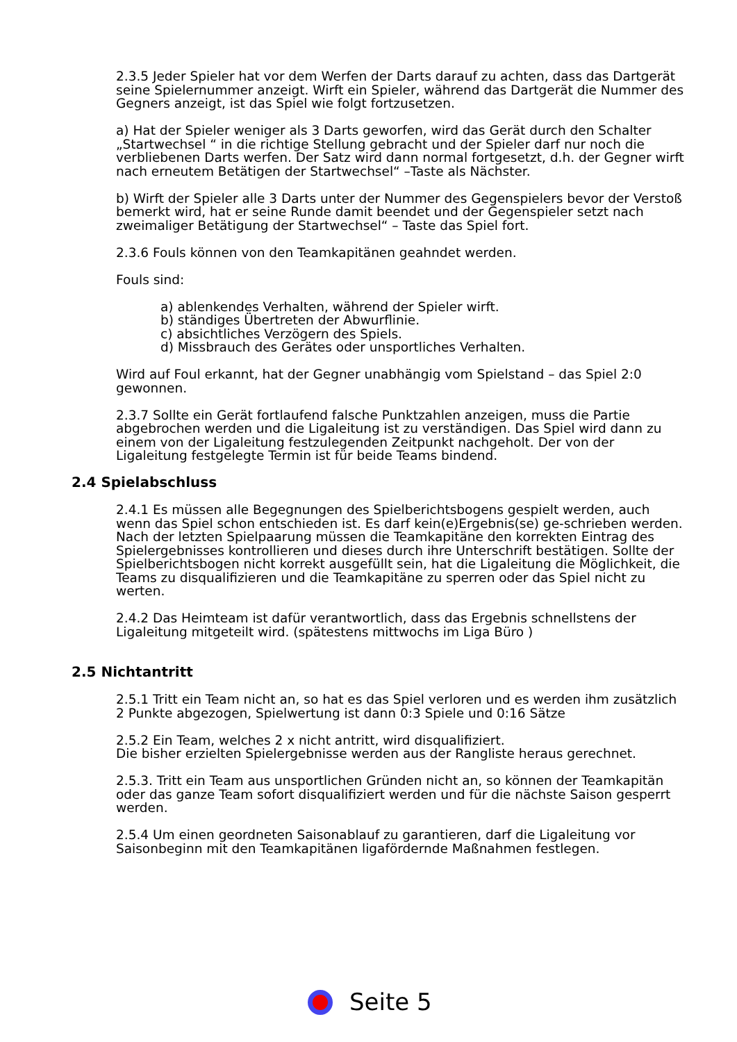2.3.5 Jeder Spieler hat vor dem Werfen der Darts darauf zu achten, dass das Dartgerät seine Spielernummer anzeigt. Wirft ein Spieler, während das Dartgerät die Nummer des Gegners anzeigt, ist das Spiel wie folgt fortzusetzen.
a) Hat der Spieler weniger als 3 Darts geworfen, wird das Gerät durch den Schalter „Startwechsel “ in die richtige Stellung gebracht und der Spieler darf nur noch die verbliebenen Darts werfen. Der Satz wird dann normal fortgesetzt, d.h. der Gegner wirft nach erneutem Betätigen der Startwechsel“ –Taste als Nächster.
b) Wirft der Spieler alle 3 Darts unter der Nummer des Gegenspielers bevor der Verstoß bemerkt wird, hat er seine Runde damit beendet und der Gegenspieler setzt nach zweimaliger Betätigung der Startwechsel“ – Taste das Spiel fort.
2.3.6 Fouls können von den Teamkapitänen geahndet werden.
Fouls sind:
a) ablenkendes Verhalten, während der Spieler wirft.
b) ständiges Übertreten der Abwurflinie.
c) absichtliches Verzögern des Spiels.
d) Missbrauch des Gerätes oder unsportliches Verhalten.
Wird auf Foul erkannt, hat der Gegner unabhängig vom Spielstand – das Spiel 2:0 gewonnen.
2.3.7 Sollte ein Gerät fortlaufend falsche Punktzahlen anzeigen, muss die Partie abgebrochen werden und die Ligaleitung ist zu verständigen. Das Spiel wird dann zu einem von der Ligaleitung festzulegenden Zeitpunkt nachgeholt. Der von der Ligaleitung festgelegte Termin ist für beide Teams bindend.
2.4 Spielabschluss
2.4.1 Es müssen alle Begegnungen des Spielberichtsbogens gespielt werden, auch wenn das Spiel schon entschieden ist. Es darf kein(e)Ergebnis(se) ge-schrieben werden. Nach der letzten Spielpaarung müssen die Teamkapitäne den korrekten Eintrag des Spielergebnisses kontrollieren und dieses durch ihre Unterschrift bestätigen. Sollte der Spielberichtsbogen nicht korrekt ausgefüllt sein, hat die Ligaleitung die Möglichkeit, die Teams zu disqualifizieren und die Teamkapitäne zu sperren oder das Spiel nicht zu werten.
2.4.2 Das Heimteam ist dafür verantwortlich, dass das Ergebnis schnellstens der Ligaleitung mitgeteilt wird. (spätestens mittwochs im Liga Büro )
2.5 Nichtantritt
2.5.1 Tritt ein Team nicht an, so hat es das Spiel verloren und es werden ihm zusätzlich 2 Punkte abgezogen, Spielwertung ist dann 0:3 Spiele und 0:16 Sätze
2.5.2 Ein Team, welches 2 x nicht antritt, wird disqualifiziert.
Die bisher erzielten Spielergebnisse werden aus der Rangliste heraus gerechnet.
2.5.3. Tritt ein Team aus unsportlichen Gründen nicht an, so können der Teamkapitän oder das ganze Team sofort disqualifiziert werden und für die nächste Saison gesperrt werden.
2.5.4 Um einen geordneten Saisonablauf zu garantieren, darf die Ligaleitung vor Saisonbeginn mit den Teamkapitänen ligafördernde Maßnahmen festlegen.
Seite 5